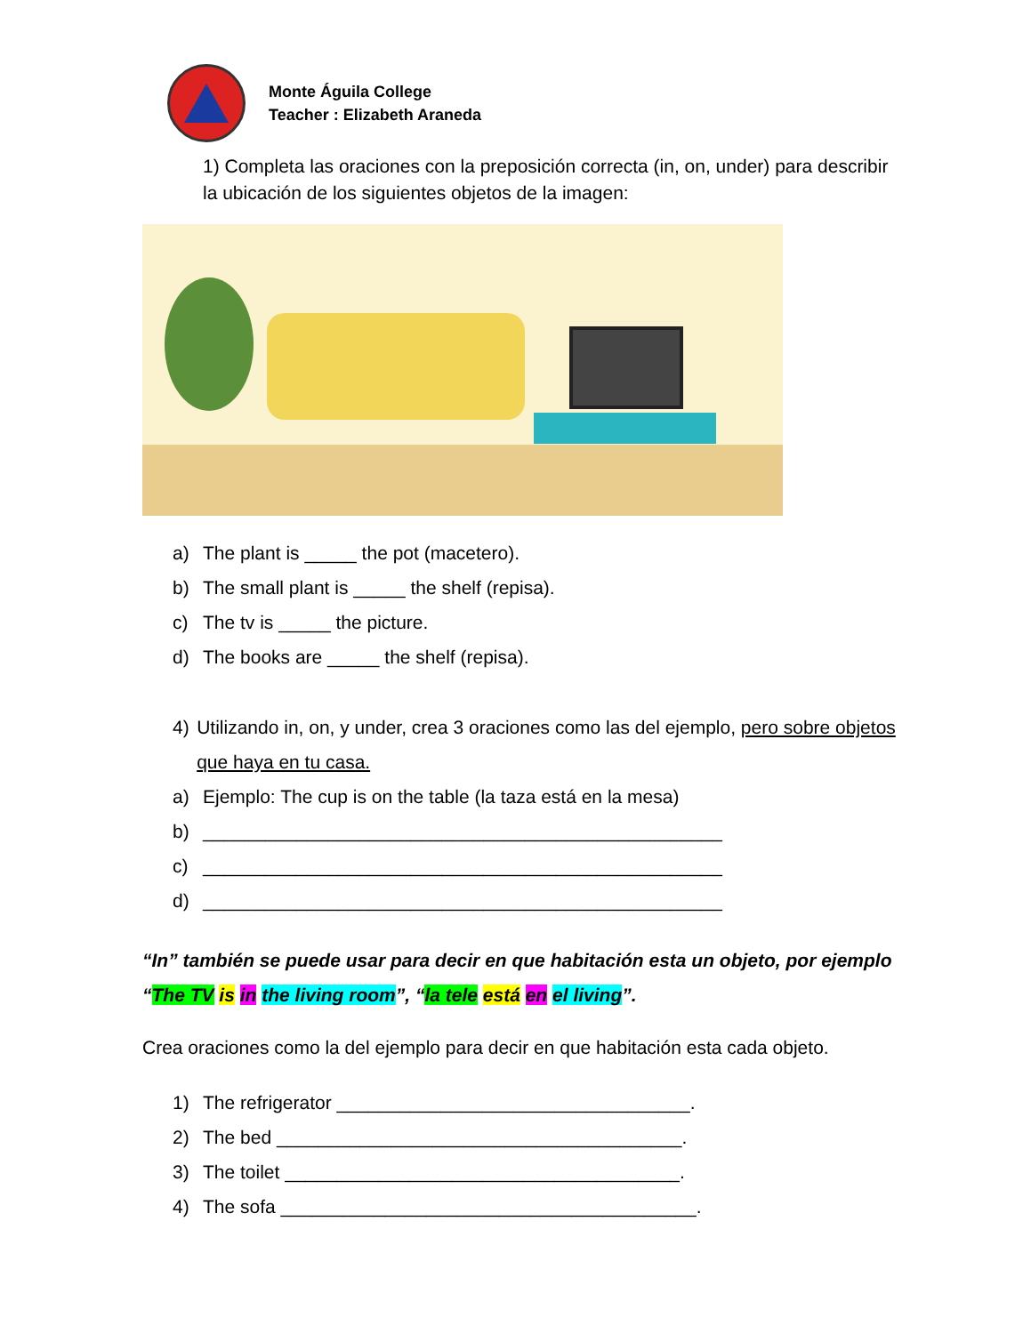Monte Águila College
Teacher : Elizabeth Araneda
1) Completa las oraciones con la preposición correcta (in, on, under) para describir la ubicación de los siguientes objetos de la imagen:
a) The plant is _____ the pot (macetero).
b) The small plant is _____ the shelf (repisa).
c) The tv is _____ the picture.
d) The books are _____ the shelf (repisa).
4) Utilizando in, on, y under, crea 3 oraciones como las del ejemplo, pero sobre objetos que haya en tu casa.
a) Ejemplo: The cup is on the table (la taza está en la mesa)
b) __________________________________________________
c) __________________________________________________
d) __________________________________________________
“In” también se puede usar para decir en que habitación esta un objeto, por ejemplo “The TV is in the living room”, “la tele está en el living”.
Crea oraciones como la del ejemplo para decir en que habitación esta cada objeto.
1) The refrigerator __________________________________.
2) The bed _______________________________________.
3) The toilet ______________________________________.
4) The sofa ________________________________________.